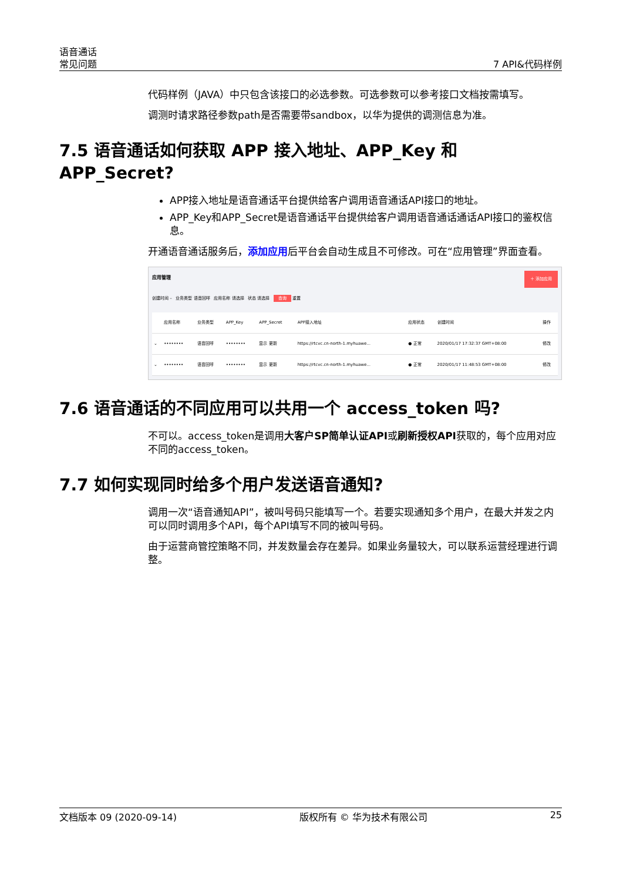语音通话
常见问题
7 API&代码样例
代码样例（JAVA）中只包含该接口的必选参数。可选参数可以参考接口文档按需填写。
调测时请求路径参数path是否需要带sandbox，以华为提供的调测信息为准。
7.5 语音通话如何获取 APP 接入地址、APP_Key 和 APP_Secret?
APP接入地址是语音通话平台提供给客户调用语音通话API接口的地址。
APP_Key和APP_Secret是语音通话平台提供给客户调用语音通话通话API接口的鉴权信息。
开通语音通话服务后，添加应用后平台会自动生成且不可修改。可在“应用管理”界面查看。
应用管理 ＋ 添加应用
创建时间 – 业务类型 语音回呼 应用名称 请选择 状态 请选择 查询 重置
| | 应用名称 | 业务类型 | APP_Key | APP_Secret | APP接入地址 | 应用状态 | 创建时间 | 操作 |
| --- | --- | --- | --- | --- | --- | --- | --- | --- |
| ⌄ | •••••••• | 语音回呼 | •••••••• | 显示 更新 | https://rtcvc.cn-north-1.myhuawe... | ● 正常 | 2020/01/17 17:32:37 GMT+08:00 | 修改 |
| ⌄ | •••••••• | 语音回呼 | •••••••• | 显示 更新 | https://rtcvc.cn-north-1.myhuawe... | ● 正常 | 2020/01/17 11:48:53 GMT+08:00 | 修改 |
7.6 语音通话的不同应用可以共用一个 access_token 吗?
不可以。access_token是调用大客户SP简单认证API或刷新授权API获取的，每个应用对应不同的access_token。
7.7 如何实现同时给多个用户发送语音通知?
调用一次“语音通知API”，被叫号码只能填写一个。若要实现通知多个用户，在最大并发之内可以同时调用多个API，每个API填写不同的被叫号码。
由于运营商管控策略不同，并发数量会存在差异。如果业务量较大，可以联系运营经理进行调整。
文档版本 09 (2020-09-14) 版权所有 © 华为技术有限公司 25